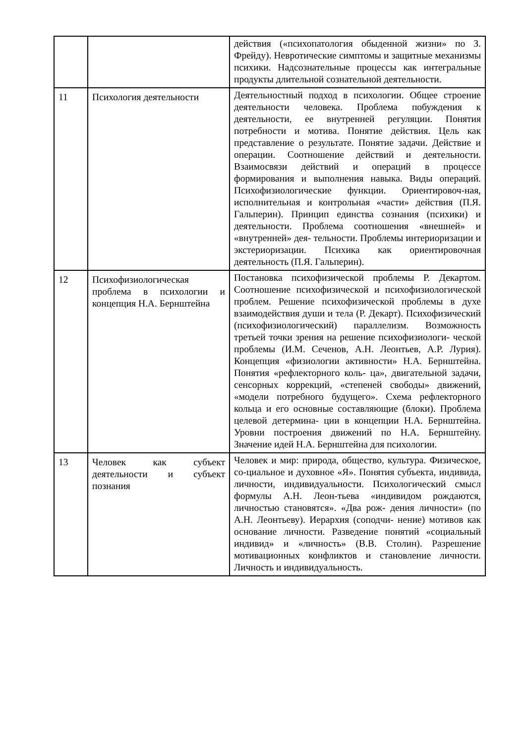| | | действия («психопатология обыденной жизни» по З. Фрейду). Невротические симптомы и защитные механизмы психики. Надсознательные процессы как интегральные продукты длительной сознательной деятельности. |
| 11 | Психология деятельности | Деятельностный подход в психологии. Общее строение деятельности человека. Проблема побуждения к деятельности, ее внутренней регуляции. Понятия потребности и мотива. Понятие действия. Цель как представление о результате. Понятие задачи. Действие и операции. Соотношение действий и деятельности. Взаимосвязи действий и операций в процессе формирования и выполнения навыка. Виды операций. Психофизиологические функции. Ориентировоч-ная, исполнительная и контрольная «части» действия (П.Я. Гальперин). Принцип единства сознания (психики) и деятельности. Проблема соотношения «внешней» и «внутренней» дея- тельности. Проблемы интериоризации и экстериоризации. Психика как ориентировочная деятельность (П.Я. Гальперин). |
| 12 | Психофизиологическая проблема в психологии и концепция Н.А. Бернштейна | Постановка психофизической проблемы Р. Декартом. Соотношение психофизической и психофизиологической проблем. Решение психофизической проблемы в духе взаимодействия души и тела (Р. Декарт). Психофизический (психофизиологический) параллелизм. Возможность третьей точки зрения на решение психофизиологи- ческой проблемы (И.М. Сеченов, А.Н. Леонтьев, А.Р. Лурия). Концепция «физиологии активности» Н.А. Бернштейна. Понятия «рефлекторного коль- ца», двигательной задачи, сенсорных коррекций, «степеней свободы» движений, «модели потребного будущего». Схема рефлекторного кольца и его основные составляющие (блоки). Проблема целевой детермина- ции в концепции Н.А. Бернштейна. Уровни построения движений по Н.А. Бернштейну. Значение идей Н.А. Бернштейна для психологии. |
| 13 | Человек как субъект деятельности и субъект познания | Человек и мир: природа, общество, культура. Физическое, со-циальное и духовное «Я». Понятия субъекта, индивида, личности, индивидуальности. Психологический смысл формулы А.Н. Леон-тьева «индивидом рождаются, личностью становятся». «Два рож- дения личности» (по А.Н. Леонтьеву). Иерархия (соподчи- нение) мотивов как основание личности. Разведение понятий «социальный индивид» и «личность» (В.В. Столин). Разрешение мотивационных конфликтов и становление личности. Личность и индивидуальность. |